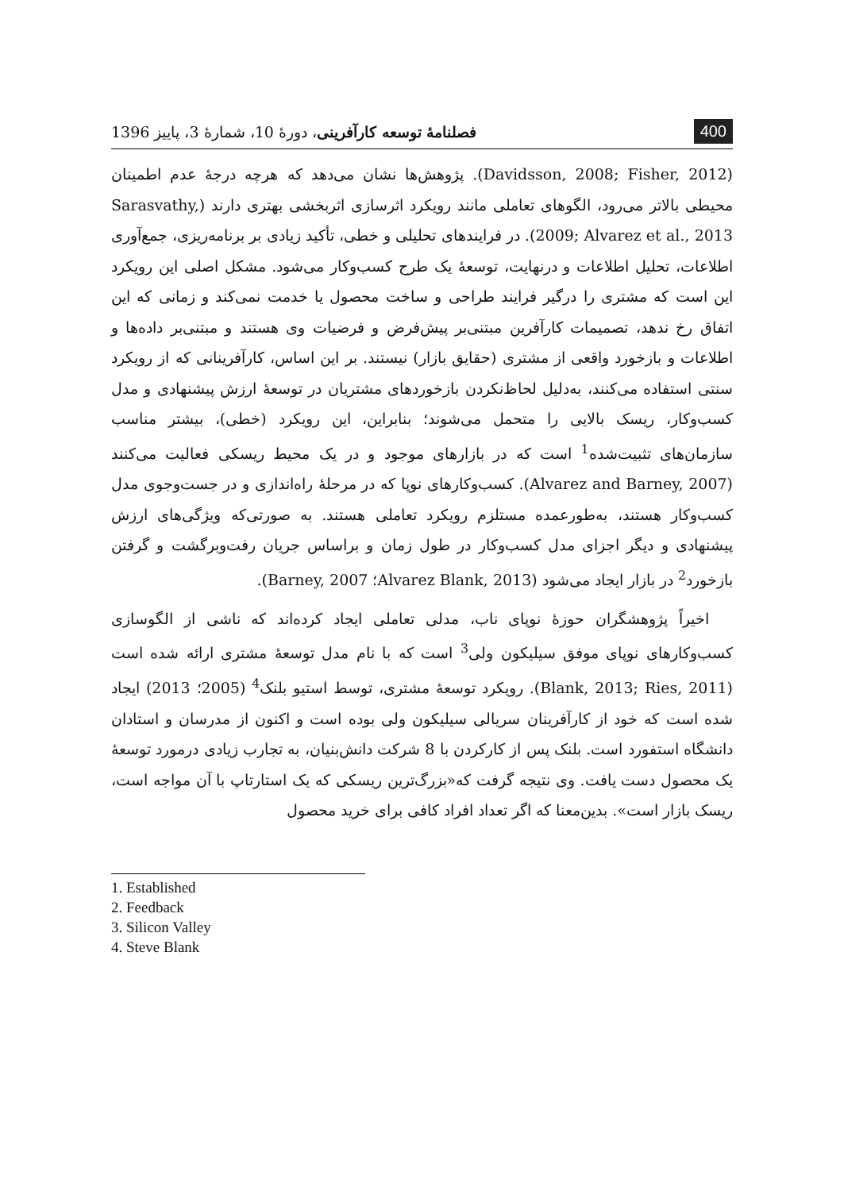400
فصلنامهٔ توسعه کارآفرینی، دورهٔ 10، شمارهٔ 3، پاییز 1396
(Davidsson, 2008; Fisher, 2012). پژوهش‌ها نشان می‌دهد که هرچه درجهٔ عدم اطمینان محیطی بالاتر می‌رود، الگوهای تعاملی مانند رویکرد اثرسازی اثربخشی بهتری دارند (Sarasvathy, 2009; Alvarez et al., 2013). در فرایندهای تحلیلی و خطی، تأکید زیادی بر برنامه‌ریزی، جمع‌آوری اطلاعات، تحلیل اطلاعات و درنهایت، توسعهٔ یک طرح کسب‌وکار می‌شود. مشکل اصلی این رویکرد این است که مشتری را درگیر فرایند طراحی و ساخت محصول یا خدمت نمی‌کند و زمانی که این اتفاق رخ ندهد، تصمیمات کارآفرین مبتنی‌بر پیش‌فرض و فرضیات وی هستند و مبتنی‌بر داده‌ها و اطلاعات و بازخورد واقعی از مشتری (حقایق بازار) نیستند. بر این اساس، کارآفرینانی که از رویکرد سنتی استفاده می‌کنند، به‌دلیل لحاظ‌نکردن بازخوردهای مشتریان در توسعهٔ ارزش پیشنهادی و مدل کسب‌وکار، ریسک بالایی را متحمل می‌شوند؛ بنابراین، این رویکرد (خطی)، بیشتر مناسب سازمان‌های تثبیت‌شده<sup>1</sup> است که در بازارهای موجود و در یک محیط ریسکی فعالیت می‌کنند (Alvarez and Barney, 2007). کسب‌وکارهای نوپا که در مرحلهٔ راه‌اندازی و در جست‌وجوی مدل کسب‌وکار هستند، به‌طورعمده مستلزم رویکرد تعاملی هستند. به صورتی‌که ویژگی‌های ارزش پیشنهادی و دیگر اجزای مدل کسب‌وکار در طول زمان و براساس جریان رفت‌وبرگشت و گرفتن بازخورد<sup>2</sup> در بازار ایجاد می‌شود (Alvarez Blank, 2013؛ Barney, 2007).
اخیراً پژوهشگران حوزهٔ نوپای ناب، مدلی تعاملی ایجاد کرده‌اند که ناشی از الگوسازی کسب‌وکارهای نوپای موفق سیلیکون ولی<sup>3</sup> است که با نام مدل توسعهٔ مشتری ارائه شده است (Blank, 2013; Ries, 2011). رویکرد توسعهٔ مشتری، توسط استیو بلنک<sup>4</sup> (2005؛ 2013) ایجاد شده است که خود از کارآفرینان سریالی سیلیکون ولی بوده است و اکنون از مدرسان و استادان دانشگاه استفورد است. بلنک پس از کارکردن با 8 شرکت دانش‌بنیان، به تجارب زیادی درمورد توسعهٔ یک محصول دست یافت. وی نتیجه گرفت که«بزرگ‌ترین ریسکی که یک استارتاپ با آن مواجه است، ریسک بازار است». بدین‌معنا که اگر تعداد افراد کافی برای خرید محصول
1. Established
2. Feedback
3. Silicon Valley
4. Steve Blank